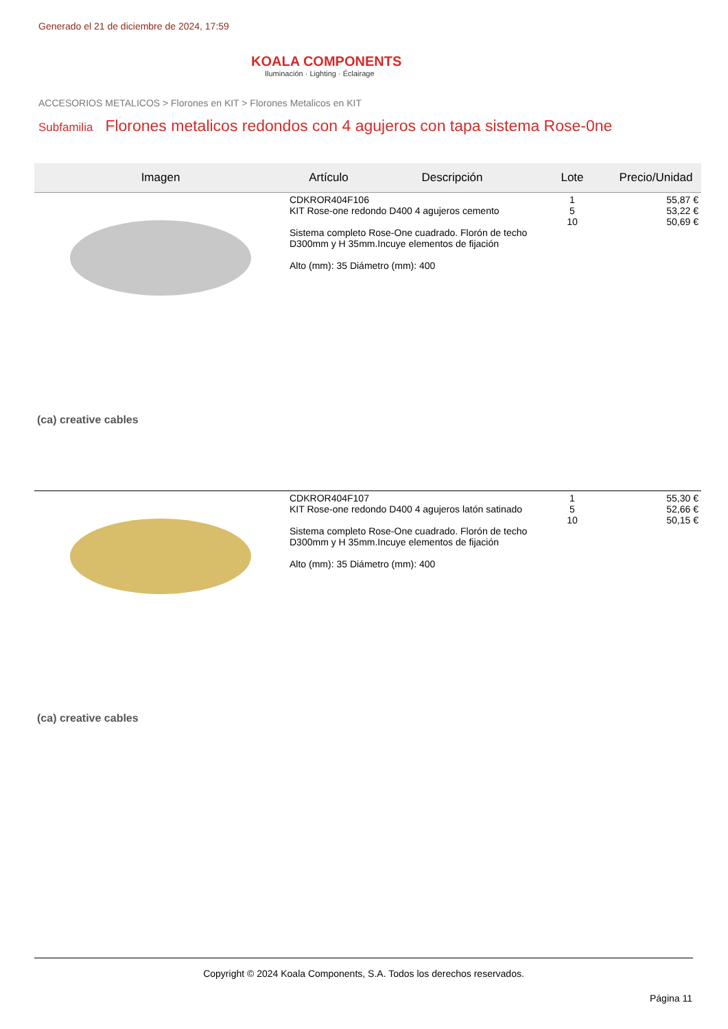Generado el 21 de diciembre de 2024, 17:59
KOALA COMPONENTS
Iluminación · Lighting · Éclairage
ACCESORIOS METALICOS > Florones en KIT > Florones Metalicos en KIT
Subfamilia Florones metalicos redondos con 4 agujeros con tapa sistema Rose-0ne
| Imagen | Artículo | Descripción | Lote | Precio/Unidad |
| --- | --- | --- | --- | --- |
| (ca) creative cables | CDKROR404F106 KIT Rose-one redondo D400 4 agujeros cemento Sistema completo Rose-One cuadrado. Florón de techo D300mm y H 35mm.Incuye elementos de fijación Alto (mm): 35 Diámetro (mm): 400 | | 1 5 10 | 55,87 € 53,22 € 50,69 € |
| (ca) creative cables | CDKROR404F107 KIT Rose-one redondo D400 4 agujeros latón satinado Sistema completo Rose-One cuadrado. Florón de techo D300mm y H 35mm.Incuye elementos de fijación Alto (mm): 35 Diámetro (mm): 400 | | 1 5 10 | 55,30 € 52,66 € 50,15 € |
Copyright © 2024 Koala Components, S.A. Todos los derechos reservados.
Página 11